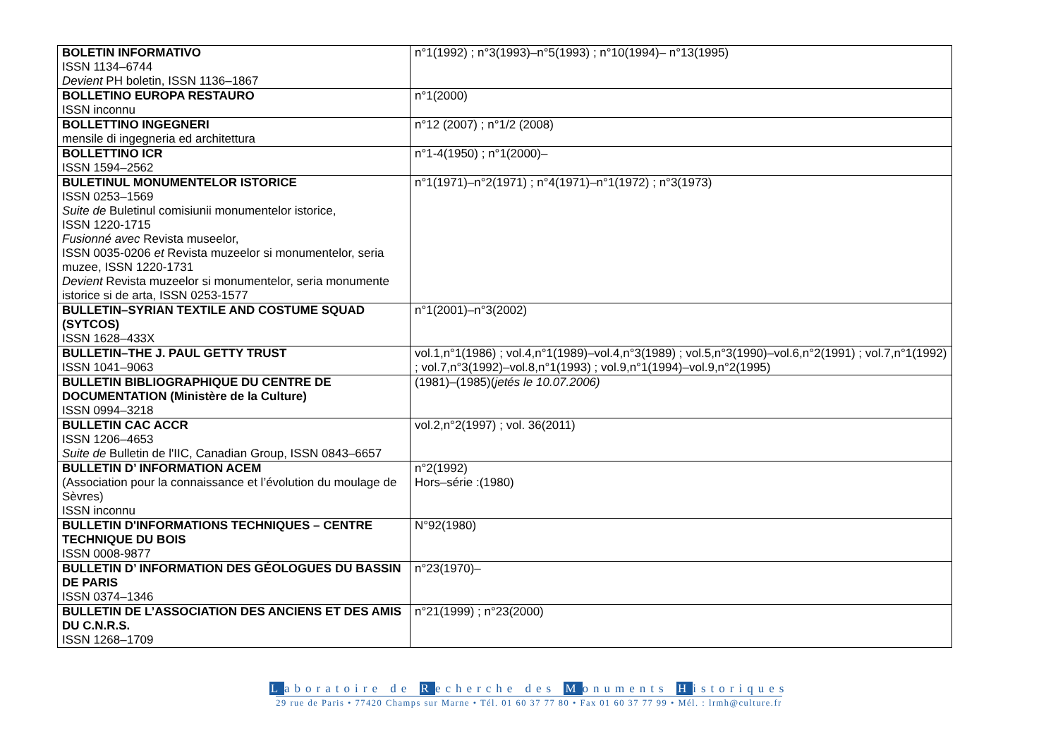| BOLETIN INFORMATIVO ISSN 1134–6744 Devient PH boletin, ISSN 1136–1867 | n°1(1992) ; n°3(1993)–n°5(1993) ; n°10(1994)– n°13(1995) |
| BOLLETINO EUROPA RESTAURO ISSN inconnu | n°1(2000) |
| BOLLETTINO INGEGNERI mensile di ingegneria ed architettura | n°12 (2007) ; n°1/2 (2008) |
| BOLLETTINO ICR ISSN 1594–2562 | n°1-4(1950) ; n°1(2000)– |
| BULETINUL MONUMENTELOR ISTORICE ISSN 0253–1569 Suite de Buletinul comisiunii monumentelor istorice, ISSN 1220-1715 Fusionné avec Revista museelor, ISSN 0035-0206 et Revista muzeelor si monumentelor, seria muzee, ISSN 1220-1731 Devient Revista muzeelor si monumentelor, seria monumente istorice si de arta, ISSN 0253-1577 | n°1(1971)–n°2(1971) ; n°4(1971)–n°1(1972) ; n°3(1973) |
| BULLETIN–SYRIAN TEXTILE AND COSTUME SQUAD (SYTCOS) ISSN 1628–433X | n°1(2001)–n°3(2002) |
| BULLETIN–THE J. PAUL GETTY TRUST ISSN 1041–9063 | vol.1,n°1(1986) ; vol.4,n°1(1989)–vol.4,n°3(1989) ; vol.5,n°3(1990)–vol.6,n°2(1991) ; vol.7,n°1(1992) ; vol.7,n°3(1992)–vol.8,n°1(1993) ; vol.9,n°1(1994)–vol.9,n°2(1995) |
| BULLETIN BIBLIOGRAPHIQUE DU CENTRE DE DOCUMENTATION (Ministère de la Culture) ISSN 0994–3218 | (1981)–(1985)( jetés le 10.07.2006) |
| BULLETIN CAC ACCR ISSN 1206–4653 Suite de Bulletin de l'IIC, Canadian Group, ISSN 0843–6657 | vol.2,n°2(1997) ; vol. 36(2011) |
| BULLETIN D’ INFORMATION ACEM (Association pour la connaissance et l’évolution du moulage de Sèvres) ISSN inconnu | n°2(1992) Hors–série :(1980) |
| BULLETIN D'INFORMATIONS TECHNIQUES – CENTRE TECHNIQUE DU BOIS ISSN 0008-9877 | N°92(1980) |
| BULLETIN D’ INFORMATION DES GÉOLOGUES DU BASSIN DE PARIS ISSN 0374–1346 | n°23(1970)– |
| BULLETIN DE L’ASSOCIATION DES ANCIENS ET DES AMIS DU C.N.R.S. ISSN 1268–1709 | n°21(1999) ; n°23(2000) |
Laboratoire de Recherche des Monuments Historiques
29 rue de Paris • 77420 Champs sur Marne • Tél. 01 60 37 77 80 • Fax 01 60 37 77 99 • Mél. : lrmh@culture.fr